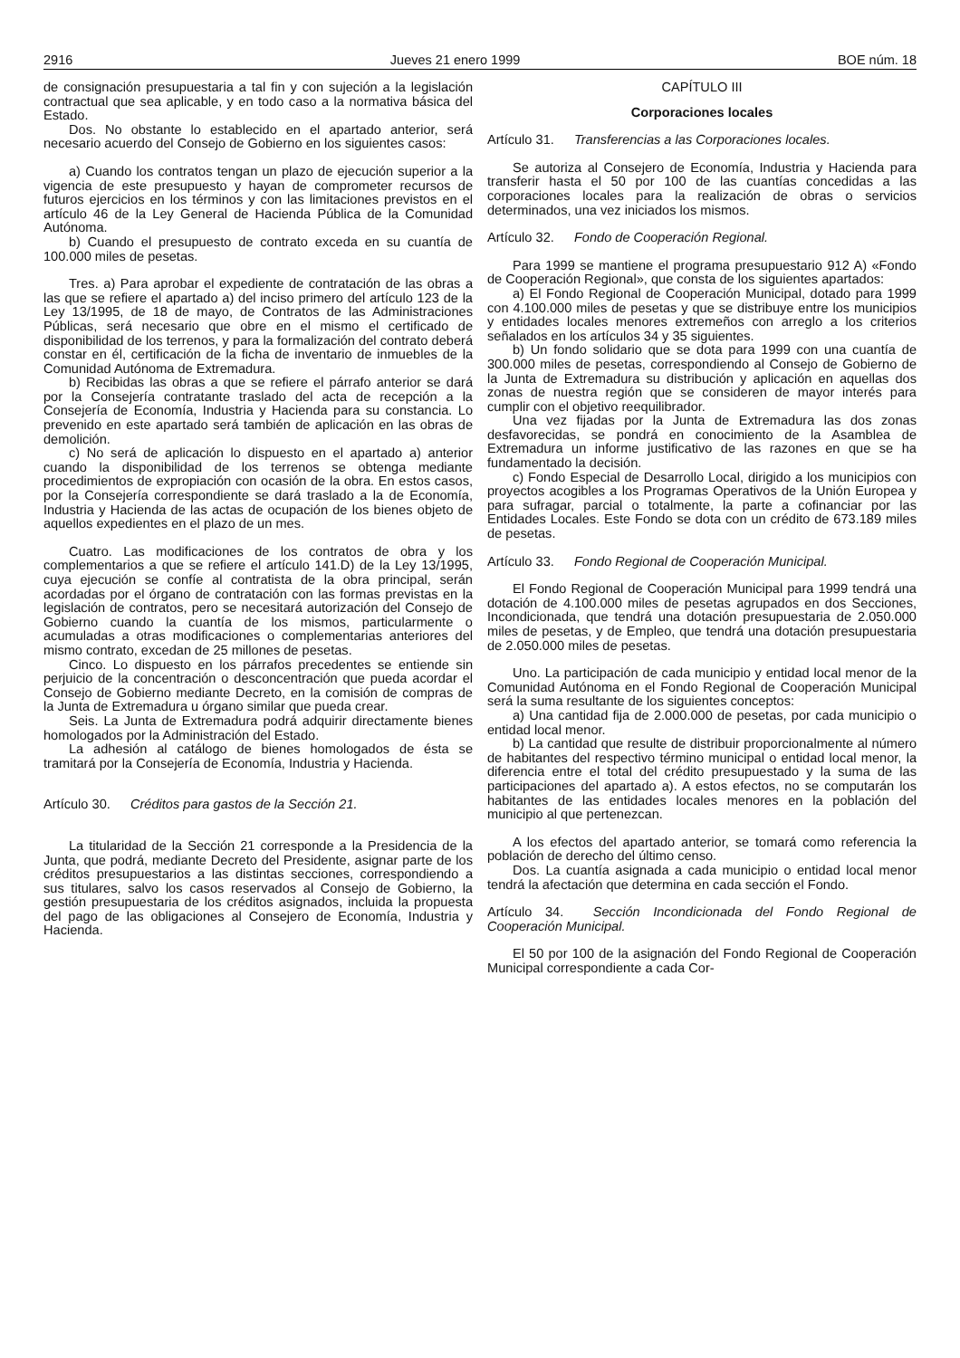2916 Jueves 21 enero 1999 BOE núm. 18
de consignación presupuestaria a tal fin y con sujeción a la legislación contractual que sea aplicable, y en todo caso a la normativa básica del Estado.
Dos. No obstante lo establecido en el apartado anterior, será necesario acuerdo del Consejo de Gobierno en los siguientes casos:
a) Cuando los contratos tengan un plazo de ejecución superior a la vigencia de este presupuesto y hayan de comprometer recursos de futuros ejercicios en los términos y con las limitaciones previstos en el artículo 46 de la Ley General de Hacienda Pública de la Comunidad Autónoma.
b) Cuando el presupuesto de contrato exceda en su cuantía de 100.000 miles de pesetas.
Tres. a) Para aprobar el expediente de contratación de las obras a las que se refiere el apartado a) del inciso primero del artículo 123 de la Ley 13/1995, de 18 de mayo, de Contratos de las Administraciones Públicas, será necesario que obre en el mismo el certificado de disponibilidad de los terrenos, y para la formalización del contrato deberá constar en él, certificación de la ficha de inventario de inmuebles de la Comunidad Autónoma de Extremadura.
b) Recibidas las obras a que se refiere el párrafo anterior se dará por la Consejería contratante traslado del acta de recepción a la Consejería de Economía, Industria y Hacienda para su constancia. Lo prevenido en este apartado será también de aplicación en las obras de demolición.
c) No será de aplicación lo dispuesto en el apartado a) anterior cuando la disponibilidad de los terrenos se obtenga mediante procedimientos de expropiación con ocasión de la obra. En estos casos, por la Consejería correspondiente se dará traslado a la de Economía, Industria y Hacienda de las actas de ocupación de los bienes objeto de aquellos expedientes en el plazo de un mes.
Cuatro. Las modificaciones de los contratos de obra y los complementarios a que se refiere el artículo 141.D) de la Ley 13/1995, cuya ejecución se confíe al contratista de la obra principal, serán acordadas por el órgano de contratación con las formas previstas en la legislación de contratos, pero se necesitará autorización del Consejo de Gobierno cuando la cuantía de los mismos, particularmente o acumuladas a otras modificaciones o complementarias anteriores del mismo contrato, excedan de 25 millones de pesetas.
Cinco. Lo dispuesto en los párrafos precedentes se entiende sin perjuicio de la concentración o desconcentración que pueda acordar el Consejo de Gobierno mediante Decreto, en la comisión de compras de la Junta de Extremadura u órgano similar que pueda crear.
Seis. La Junta de Extremadura podrá adquirir directamente bienes homologados por la Administración del Estado.
La adhesión al catálogo de bienes homologados de ésta se tramitará por la Consejería de Economía, Industria y Hacienda.
Artículo 30. Créditos para gastos de la Sección 21.
La titularidad de la Sección 21 corresponde a la Presidencia de la Junta, que podrá, mediante Decreto del Presidente, asignar parte de los créditos presupuestarios a las distintas secciones, correspondiendo a sus titulares, salvo los casos reservados al Consejo de Gobierno, la gestión presupuestaria de los créditos asignados, incluida la propuesta del pago de las obligaciones al Consejero de Economía, Industria y Hacienda.
CAPÍTULO III
Corporaciones locales
Artículo 31. Transferencias a las Corporaciones locales.
Se autoriza al Consejero de Economía, Industria y Hacienda para transferir hasta el 50 por 100 de las cuantías concedidas a las corporaciones locales para la realización de obras o servicios determinados, una vez iniciados los mismos.
Artículo 32. Fondo de Cooperación Regional.
Para 1999 se mantiene el programa presupuestario 912 A) «Fondo de Cooperación Regional», que consta de los siguientes apartados:
a) El Fondo Regional de Cooperación Municipal, dotado para 1999 con 4.100.000 miles de pesetas y que se distribuye entre los municipios y entidades locales menores extremeños con arreglo a los criterios señalados en los artículos 34 y 35 siguientes.
b) Un fondo solidario que se dota para 1999 con una cuantía de 300.000 miles de pesetas, correspondiendo al Consejo de Gobierno de la Junta de Extremadura su distribución y aplicación en aquellas dos zonas de nuestra región que se consideren de mayor interés para cumplir con el objetivo reequilibrador.
Una vez fijadas por la Junta de Extremadura las dos zonas desfavorecidas, se pondrá en conocimiento de la Asamblea de Extremadura un informe justificativo de las razones en que se ha fundamentado la decisión.
c) Fondo Especial de Desarrollo Local, dirigido a los municipios con proyectos acogibles a los Programas Operativos de la Unión Europea y para sufragar, parcial o totalmente, la parte a cofinanciar por las Entidades Locales. Este Fondo se dota con un crédito de 673.189 miles de pesetas.
Artículo 33. Fondo Regional de Cooperación Municipal.
El Fondo Regional de Cooperación Municipal para 1999 tendrá una dotación de 4.100.000 miles de pesetas agrupados en dos Secciones, Incondicionada, que tendrá una dotación presupuestaria de 2.050.000 miles de pesetas, y de Empleo, que tendrá una dotación presupuestaria de 2.050.000 miles de pesetas.
Uno. La participación de cada municipio y entidad local menor de la Comunidad Autónoma en el Fondo Regional de Cooperación Municipal será la suma resultante de los siguientes conceptos:
a) Una cantidad fija de 2.000.000 de pesetas, por cada municipio o entidad local menor.
b) La cantidad que resulte de distribuir proporcionalmente al número de habitantes del respectivo término municipal o entidad local menor, la diferencia entre el total del crédito presupuestado y la suma de las participaciones del apartado a). A estos efectos, no se computarán los habitantes de las entidades locales menores en la población del municipio al que pertenezcan.
A los efectos del apartado anterior, se tomará como referencia la población de derecho del último censo.
Dos. La cuantía asignada a cada municipio o entidad local menor tendrá la afectación que determina en cada sección el Fondo.
Artículo 34. Sección Incondicionada del Fondo Regional de Cooperación Municipal.
El 50 por 100 de la asignación del Fondo Regional de Cooperación Municipal correspondiente a cada Cor-